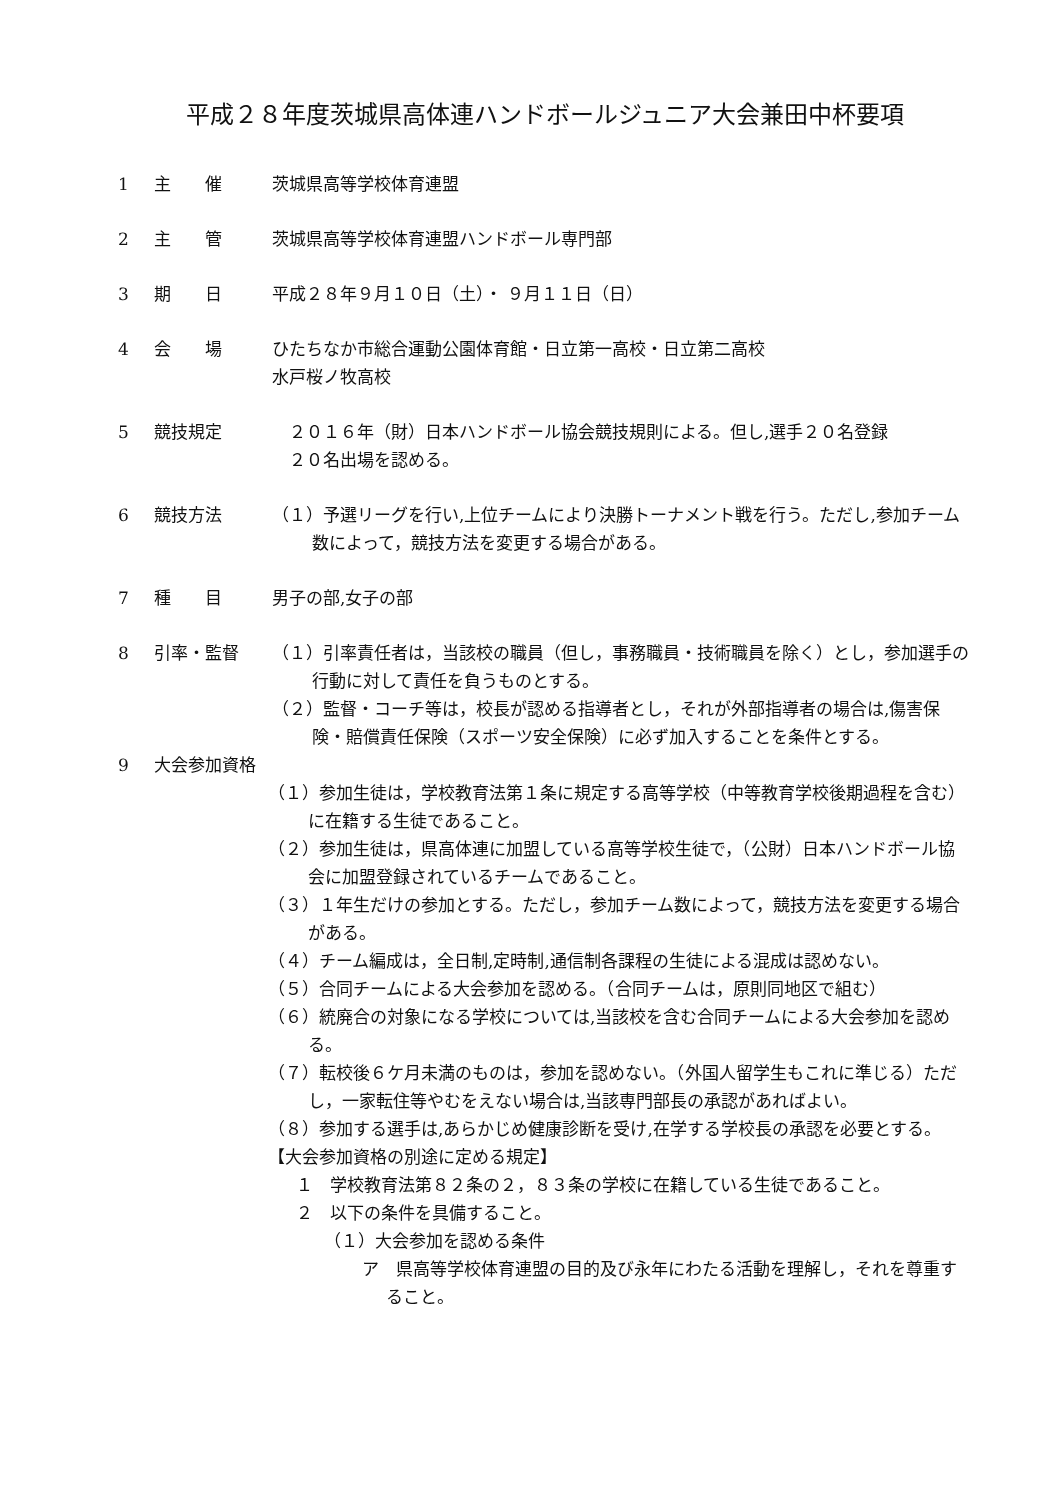平成２８年度茨城県高体連ハンドボールジュニア大会兼田中杯要項
1 主　　催 茨城県高等学校体育連盟
2 主　　管 茨城県高等学校体育連盟ハンドボール専門部
3 期　　日 平成２８年９月１０日（土）・ ９月１１日（日）
4 会　　場 ひたちなか市総合運動公園体育館・日立第一高校・日立第二高校
水戸桜ノ牧高校
5 競技規定　２０１６年（財）日本ハンドボール協会競技規則による。但し,選手２０名登録
　２０名出場を認める。
6 競技方法
（１）予選リーグを行い,上位チームにより決勝トーナメント戦を行う。ただし,参加チーム数によって，競技方法を変更する場合がある。
7 種　　目 男子の部,女子の部
8 引率・監督
（１）引率責任者は，当該校の職員（但し，事務職員・技術職員を除く）とし，参加選手の行動に対して責任を負うものとする。
（２）監督・コーチ等は，校長が認める指導者とし，それが外部指導者の場合は,傷害保険・賠償責任保険（スポーツ安全保険）に必ず加入することを条件とする。
9 大会参加資格
（１）参加生徒は，学校教育法第１条に規定する高等学校（中等教育学校後期過程を含む）に在籍する生徒であること。
（２）参加生徒は，県高体連に加盟している高等学校生徒で，（公財）日本ハンドボール協会に加盟登録されているチームであること。
（３）１年生だけの参加とする。ただし，参加チーム数によって，競技方法を変更する場合がある。
（４）チーム編成は，全日制,定時制,通信制各課程の生徒による混成は認めない。
（５）合同チームによる大会参加を認める。（合同チームは，原則同地区で組む）
（６）統廃合の対象になる学校については,当該校を含む合同チームによる大会参加を認める。
（７）転校後６ケ月未満のものは，参加を認めない。（外国人留学生もこれに準じる）ただし，一家転住等やむをえない場合は,当該専門部長の承認があればよい。
（８）参加する選手は,あらかじめ健康診断を受け,在学する学校長の承認を必要とする。
【大会参加資格の別途に定める規定】
１　学校教育法第８２条の２，８３条の学校に在籍している生徒であること。
２　以下の条件を具備すること。
（１）大会参加を認める条件
ア　県高等学校体育連盟の目的及び永年にわたる活動を理解し，それを尊重すること。